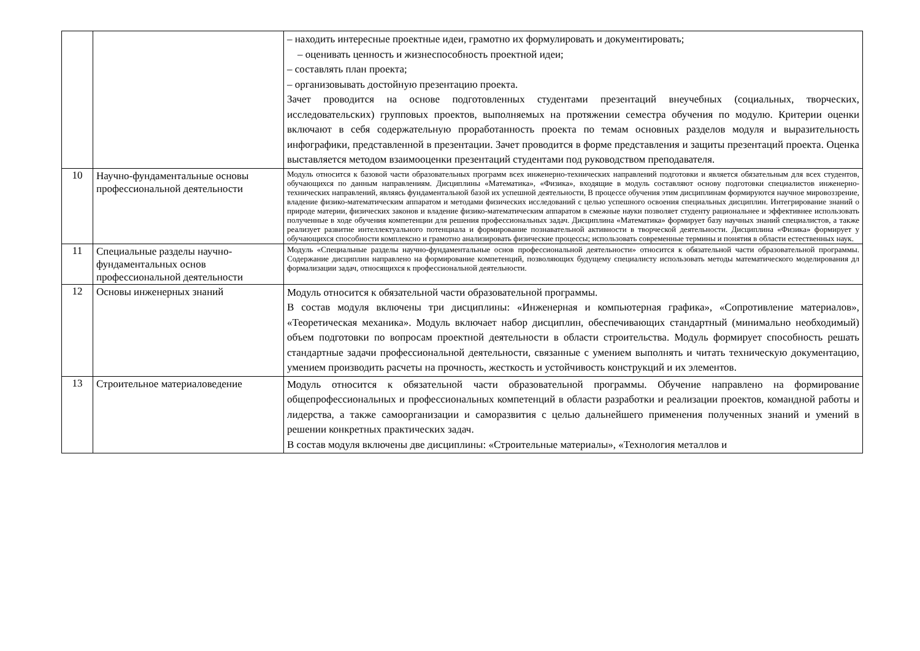| | | – находить интересные проектные идеи, грамотно их формулировать и документировать; – оценивать ценность и жизнеспособность проектной идеи; – составлять план проекта; – организовывать достойную презентацию проекта. Зачет проводится на основе подготовленных студентами презентаций внеучебных (социальных, творческих, исследовательских) групповых проектов, выполняемых на протяжении семестра обучения по модулю. Критерии оценки включают в себя содержательную проработанность проекта по темам основных разделов модуля и выразительность инфографики, представленной в презентации. Зачет проводится в форме представления и защиты презентаций проекта. Оценка выставляется методом взаимооценки презентаций студентами под руководством преподавателя. |
| 10 | Научно-фундаментальные основы профессиональной деятельности | Модуль относится к базовой части образовательных программ всех инженерно-технических направлений подготовки и является обязательным для всех студентов, обучающихся по данным направлениям. Дисциплины «Математика», «Физика», входящие в модуль составляют основу подготовки специалистов инженерно- технических направлений, являясь фундаментальной базой их успешной деятельности, В процессе обучения этим дисциплинам формируются научное мировоззрение, владение физико-математическим аппаратом и методами физических исследований с целью успешного освоения специальных дисциплин. Интегрирование знаний о природе материи, физических законов и владение физико-математическим аппаратом в смежные науки позволяет студенту рациональнее и эффективнее использовать полученные в ходе обучения компетенции для решения профессиональных задач. Дисциплина «Математика» формирует базу научных знаний специалистов, а также реализует развитие интеллектуального потенциала и формирование познавательной активности в творческой деятельности. Дисциплина «Физика» формирует у обучающихся способности комплексно и грамотно анализировать физические процессы; использовать современные термины и понятия в области естественных наук. |
| 11 | Специальные разделы научно-фундаментальных основ профессиональной деятельности | Модуль «Специальные разделы научно-фундаментальные основ профессиональной деятельности» относится к обязательной части образовательной программы. Содержание дисциплин направлено на формирование компетенций, позволяющих будущему специалисту использовать методы математического моделирования дл формализации задач, относящихся к профессиональной деятельности. |
| 12 | Основы инженерных знаний | Модуль относится к обязательной части образовательной программы. В состав модуля включены три дисциплины: «Инженерная и компьютерная графика», «Сопротивление материалов», «Теоретическая механика». Модуль включает набор дисциплин, обеспечивающих стандартный (минимально необходимый) объем подготовки по вопросам проектной деятельности в области строительства. Модуль формирует способность решать стандартные задачи профессиональной деятельности, связанные с умением выполнять и читать техническую документацию, умением производить расчеты на прочность, жесткость и устойчивость конструкций и их элементов. |
| 13 | Строительное материаловедение | Модуль относится к обязательной части образовательной программы. Обучение направлено на формирование общепрофессиональных и профессиональных компетенций в области разработки и реализации проектов, командной работы и лидерства, а также самоорганизации и саморазвития с целью дальнейшего применения полученных знаний и умений в решении конкретных практических задач. В состав модуля включены две дисциплины: «Строительные материалы», «Технология металлов и |